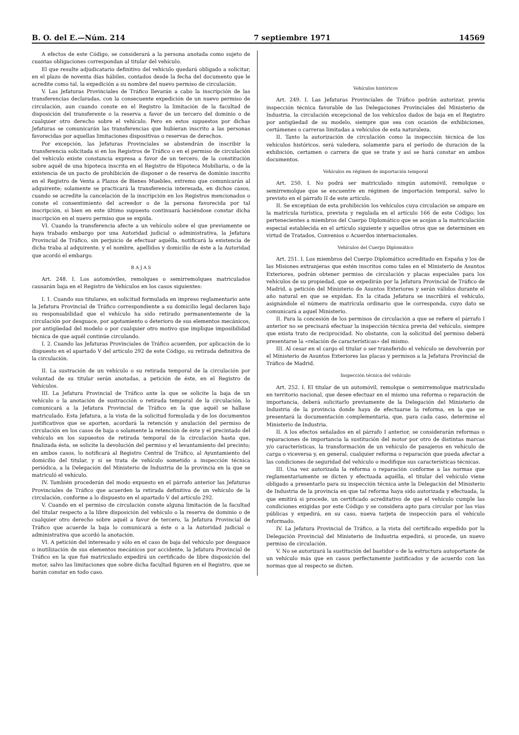B. O. del E.—Núm. 214 7 septiembre 1971 14569
A efectos de este Código, se considerará a la persona anotada como sujeto de cuantas obligaciones correspondan al titular del vehículo.
El que resulte adjudicatario definitivo del vehículo quedará obligado a solicitar, en el plazo de noventa días hábiles, contados desde la fecha del documento que le acredite como tal, la expedición a su nombre del nuevo permiso de circulación.
V. Las Jefaturas Provinciales de Tráfico llevarán a cabo la inscripción de las transferencias declaradas, con la consecuente expedición de un nuevo permiso de circulación, aun cuando conste en el Registro la limitación de la facultad de disposición del transferente o la reserva a favor de un tercero del dominio o de cualquier otro derecho sobre el vehículo. Pero en estos supuestos por dichas Jefaturas se comunicarán las transferencias que hubieran inscrito a las personas favorecidas por aquellas limitaciones dispositivas o reservas de derechos.
Por excepción, las Jefaturas Provinciales se abstendrán de inscribir la transferencia solicitada si en los Registros de Tráfico o en el permiso de circulación del vehículo existe constancia expresa a favor de un tercero, de la constitución sobre aquél de una hipoteca inscrita en el Registro de Hipoteca Mobiliaria, o de la existencia de un pacto de prohibición de disponer o de reserva de dominio inscrito en el Registro de Venta a Plazos de Bienes Muebles, extremo que comunicarán al adquirente; solamente se practicará la transferencia interesada, en dichos casos, cuando se acredite la cancelación de la inscripción en los Registros mencionados o conste el consentimiento del acreedor o de la persona favorecida por tal inscripción, si bien en este último supuesto continuará haciéndose constar dicha inscripción en el nuevo permiso que se expida.
VI. Cuando la transferencia afecte a un vehículo sobre el que previamente se haya trabado embargo por una Autoridad judicial o administrativa, la Jefatura Provincial de Tráfico, sin perjuicio de efectuar aquélla, notificará la existencia de dicha traba al adquirente, y el nombre, apellidos y domicilio de éste a la Autoridad que acordó el embargo.
B A J A S
Art. 248. I. Los automóviles, remolques o semirremolques matriculados causarán baja en el Registro de Vehículos en los casos siguientes:
I. 1. Cuando sus titulares, en solicitud formulada en impreso reglamentario ante la Jefatura Provincial de Tráfico correspondiente a su domicilio legal declaren bajo su responsabilidad que el vehículo ha sido retirado permanentemente de la circulación por desguace, por agotamiento o deterioro de sus elementos mecánicos, por antigüedad del modelo o por cualquier otro motivo que implique imposibilidad técnica de que aquél continúe circulando.
I. 2. Cuando las Jefaturas Provinciales de Tráfico acuerden, por aplicación de lo dispuesto en el apartado V del artículo 292 de este Código, su retirada definitiva de la circulación.
II. La sustración de un vehículo o su retirada temporal de la circulación por voluntad de su titular serán anotadas, a petición de éste, en el Registro de Vehículos.
III. La Jefatura Provincial de Tráfico ante la que se solicite la baja de un vehículo o la anotación de sustracción o retirada temporal de la circulación, lo comunicará a la Jefatura Provincial de Tráfico en la que aquél se hallase matriculado. Esta Jefatura, a la vista de la solicitud formulada y de los documentos justificativos que se aporten, acordará la retención y anulación del permiso de circulación en los casos de baja o solamente la retención de éste y el precintado del vehículo en los supuestos de retirada temporal de la circulación hasta que, finalizada ésta, se solicite la devolución del permiso y el levantamiento del precinto; en ambos casos, lo notificará al Registro Central de Tráfico, al Ayuntamiento del domicilio del titular, y si se trata de vehículo sometido a inspección técnica periódica, a la Delegación del Ministerio de Industria de la provincia en la que se matriculó el vehículo.
IV. También procederán del modo expuesto en el párrafo anterior las Jefaturas Provinciales de Tráfico que acuerden la retirada definitiva de un vehículo de la circulación, conforme a lo dispuesto en el apartado V del artículo 292.
V. Cuando en el permiso de circulación conste alguna limitación de la facultad del titular respecto a la libre disposición del vehículo o la reserva de dominio o de cualquier otro derecho sobre aquél a favor de tercero, la Jefatura Provincial de Tráfico que acuerde la baja lo comunicará a éste o a la Autoridad judicial o administrativa que acordó la anotación.
VI. A petición del interesado y sólo en el caso de baja del vehículo por desguace o inutilización de sus elementos mecánicos por accidente, la Jefatura Provincial de Tráfico en la que fué matriculado expedirá un certificado de libre disposición del motor, salvo las limitaciones que sobre dicha facultad figuren en el Registro, que se harán constar en todo caso.
Vehículos históricos
Art. 249. I. Las Jefaturas Provinciales de Tráfico podrán autorizar, previa inspección técnica favorable de las Delegaciones Provinciales del Ministerio de Industria, la circulación excepcional de los vehículos dados de baja en el Registro por antigüedad de su modelo, siempre que sea con ocasión de exhibiciones, certámenes o carreras limitadas a vehículos de esta naturaleza.
II. Tanto la autorización de circulación como la inspección técnica de los vehículos históricos, será valedera, solamente para el período de duración de la exhibición, certamen o carrera de que se trate y así se hará constar en ambos documentos.
Vehículos en régimen de importación temporal
Art. 250. I. No podrá ser matriculado ningún automóvil, remolque o semirremolque que se encuentre en régimen de importación temporal, salvo lo previsto en el párrafo II de este artículo.
II. Se exceptúan de esta prohibición los vehículos cuya circulación se ampare en la matrícula turística, prevista y regulada en el artículo 166 de este Código; los pertenecientes a miembros del Cuerpo Diplomático que se acojan a la matriculación especial establecida en el artículo siguiente y aquellos otros que se determinen en virtud de Tratados, Convenios o Acuerdos internacionales.
Vehículos del Cuerpo Diplomático
Art. 251. I. Los miembros del Cuerpo Diplomático acreditado en España y los de las Misiones extranjeras que estén inscritos como tales en el Ministerio de Asuntos Exteriores, podrán obtener permiso de circulación y placas especiales para los vehículos de su propiedad, que se expedirán por la Jefatura Provincial de Tráfico de Madrid, a petición del Ministerio de Asuntos Exteriores y serán válidos durante el año natural en que se expidan. En la citada Jefatura se inscribirá el vehículo, asignándole el número de matrícula ordinario que le corresponda, cuyo dato se comunicará a aquel Ministerio.
II. Para la concesión de los permisos de circulación a que se refiere el párrafo I anterior no se precisará efectuar la inspección técnica previa del vehículo, siempre que exista trato de reciprocidad. No obstante, con la solicitud del permiso deberá presentarse la «relación de características» del mismo.
III. Al cesar en el cargo el titular o ser transferido el vehículo se devolverán por el Ministerio de Asuntos Exteriores las placas y permisos a la Jefatura Provincial de Tráfico de Madrid.
Inspección técnica del vehículo
Art. 252. I. El titular de un automóvil, remolque o semirremolque matriculado en territorio nacional, que desee efectuar en el mismo una reforma o reparación de importancia, deberá solicitarlo previamente de la Delegación del Ministerio de Industria de la provincia donde haya de efectuarse la reforma, en la que se presentará la documentación complementaria, que, para cada caso, determine el Ministerio de Industria.
II. A los efectos señalados en el párrafo I anterior, se considerarán reformas o reparaciones de importancia la sustitución del motor por otro de distintas marcas y/o características, la transformación de un vehículo de pasajeros en vehículo de carga o viceversa y, en general, cualquier reforma o reparación que pueda afectar a las condiciones de seguridad del vehículo o modifique sus características técnicas.
III. Una vez autorizada la reforma o reparación conforme a las normas que reglamentariamente se dicten y efectuada aquélla, el titular del vehículo viene obligado a presentarlo para su inspección técnica ante la Delegación del Ministerio de Industria de la provincia en que tal reforma haya sido autorizada y efectuada, la que emitirá si procede, un certificado acreditativo de que el vehículo cumple las condiciones exigidas por este Código y se considera apto para circular por las vías públicas y expedirá, en su caso, nueva tarjeta de inspección para el vehículo reformado.
IV. La Jefatura Provincial de Tráfico, a la vista del certificado expedido por la Delegación Provincial del Ministerio de Industria expedirá, si procede, un nuevo permiso de circulación.
V. No se autorizará la sustitución del bastidor o de la estructura autoportante de un vehículo más que en casos perfectamente justificados y de acuerdo con las normas que al respecto se dicten.